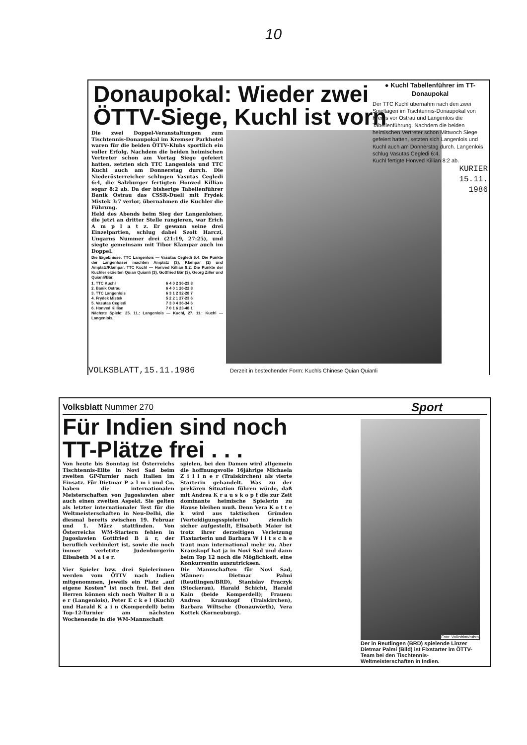10
Donaupokal: Wieder zwei
ÖTTV-Siege, Kuchl ist vorn
Die zwei Doppel-Veranstaltungen zum Tischtennis-Donaupokal im Kremser Parkhotel waren für die beiden ÖTTV-Klubs sportlich ein voller Erfolg. Nachdem die beiden heimischen Vertreter schon am Vortag Siege gefeiert hatten, setzten sich TTC Langenlois und TTC Kuchl auch am Donnerstag durch. Die Niederösterreicher schlugen Vasutas Cegledi 6:4, die Salzburger fertigten Honved Killian sogar 8:2 ab. Da der bisherige Tabellenführer Banik Ostrau das CSSR-Duell mit Frydek Mistek 3:7 verlor, übernahmen die Kuchler die Führung.
Held des Abends beim Sieg der Langenloiser, die jetzt an dritter Stelle rangieren, war Erich A m p l a t z. Er gewann seine drei Einzelpartien, schlug dabei Szolt Harczi, Ungarns Nummer drei (21:19, 27:25), und siegte gemeinsam mit Tibor Klampar auch im Doppel.
Die Ergebnisse: TTC Langenlois — Vasutas Cegledi 6:4. Die Punkte der Langenloiser machten Amplatz (3), Klampar (2) und Amplatz/Klampar. TTC Kuchl — Honved Killian 8:2. Die Punkte der Kuchler erzielten Quian Quianli (3), Gottfried Bär (3), Georg Ziller und Quianli/Bär.
| 1. TTC Kuchl | 6 4 0 2 36-23 8 |
| 2. Banik Ostrau | 6 4 0 1 26-22 8 |
| 3. TTC Langenlois | 6 3 1 2 32-28 7 |
| 4. Frydek Mistek | 5 2 2 1 27-23 6 |
| 5. Vasutas Cegledi | 7 3 0 4 36-34 6 |
| 6. Honved Killian | 7 0 1 6 23-48 1 |
Nächste Spiele: 25. 11.: Langenlois — Kuchl, 27. 11.: Kuchl — Langenlois.
VOLKSBLATT,15.11.1986 Derzeit in bestechender Form: Kuchls Chinese Quian Quianli
● Kuchl Tabellenführer im TT-Donaupokal
Der TTC Kuchl übernahm nach den zwei Spieltagen im Tischtennis-Donaupokal von Krems vor Ostrau und Langenlois die Tabellenführung. Nachdem die beiden heimischen Vertreter schon Mittwoch Siege gefeiert hatten, setzten sich Langenlois und Kuchl auch am Donnerstag durch. Langenlois schlug Vasutas Cegledi 6:4.
Kuchl fertigte Honved Killian 8:2 ab.
KURIER
15.11.
1986
Volksblatt Nummer 270 Sport
Für Indien sind noch
TT-Plätze frei . . .
Von heute bis Sonntag ist Österreichs Tischtennis-Elite in Novi Sad beim zweiten GP-Turnier nach Italien im Einsatz. Für Dietmar P a l m i und Co. haben die internationalen Meisterschaften von Jugoslawien aber auch einen zweiten Aspekt. Sie gelten als letzter internationaler Test für die Weltmeisterschaften in Neu-Delhi, die diesmal bereits zwischen 19. Februar und 1. März stattfinden. Von Österreichs WM-Startern fehlen in Jugoslawien Gottfried B ä r, der beruflich verhindert ist, sowie die noch immer verletzte Judenburgerin Elisabeth M a i e r.
Vier Spieler bzw. drei Spielerinnen werden vom ÖTTV nach Indien mitgenommen, jeweils ein Platz „auf eigene Kosten" ist noch frei. Bei den Herren können sich noch Walter B a u e r (Langenlois), Peter E c k e l (Kuchl) und Harald K a i n (Komperdell) beim Top-12-Turnier am nächsten Wochenende in die WM-Mannschaft
spielen, bei den Damen wird allgemein die hoffnungsvolle 16jährige Michaela Z i l l n e r (Traiskirchen) als vierte Starterin gehandelt. Was zu der prekären Situation führen würde, daß mit Andrea K r a u s k o p f die zur Zeit dominante heimische Spielerin zu Hause bleiben muß. Denn Vera K o t t e k wird aus taktischen Gründen (Verteidigungsspielerin) ziemlich sicher aufgestellt, Elisabeth Maier ist trotz ihrer derzeitigen Verletzung Fixstarterin und Barbara W i l t s c h e traut man international mehr zu. Aber Krauskopf hat ja in Novi Sad und dann beim Top 12 noch die Möglichkeit, eine Konkurrentin auszutricksen.
Die Mannschaften für Novi Sad, Männer: Dietmar Palmi (Reutlingen/BRD), Stanislav Fraczyk (Stockerau), Harald Schicht, Harald Kain (beide Komperdell); Frauen: Andrea Krauskopf (Traiskirchen), Barbara Wiltsche (Donauwörth), Vera Kottek (Korneuburg).
Foto: Volksblatt/rubra
Der in Reutlingen (BRD) spielende Linzer Dietmar Palmi (Bild) ist Fixstarter im ÖTTV-Team bei den Tischtennis-Weltmeisterschaften in Indien.